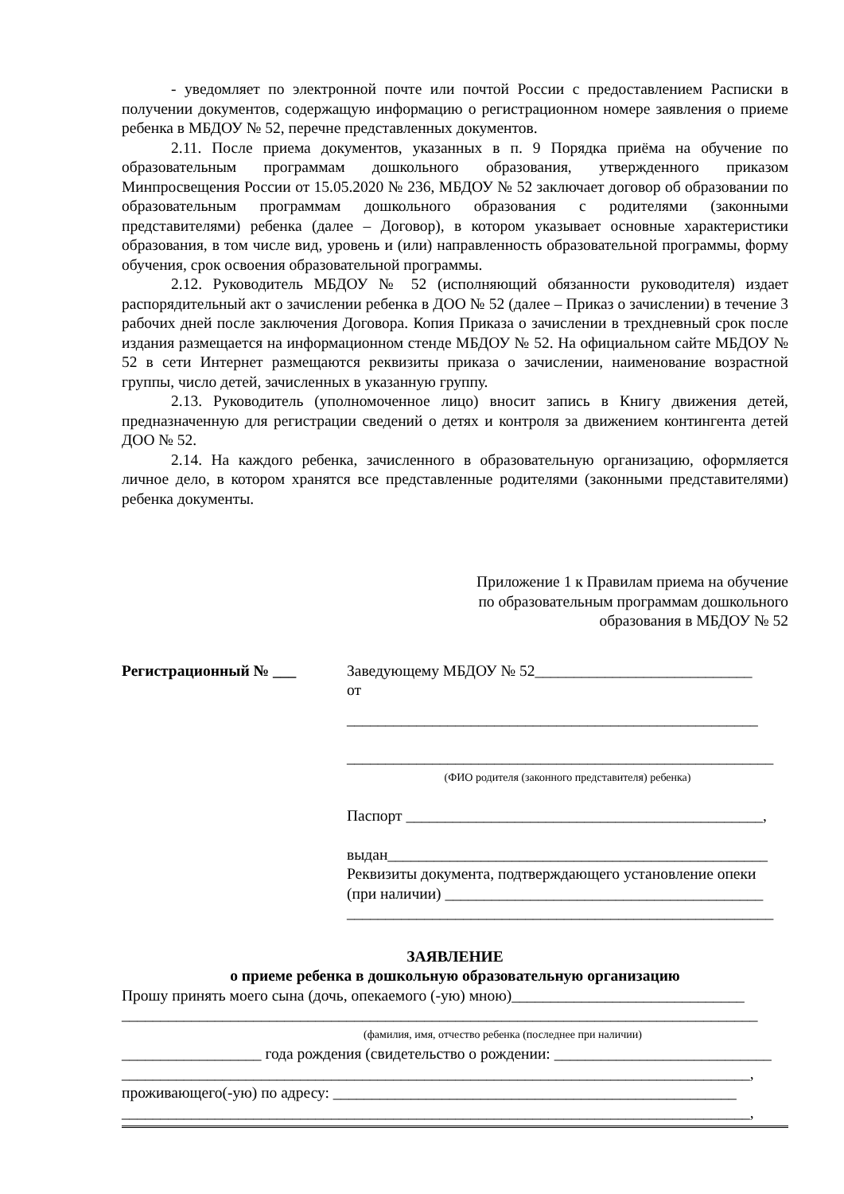- уведомляет по электронной почте или почтой России с предоставлением Расписки в получении документов, содержащую информацию о регистрационном номере заявления о приеме ребенка в МБДОУ № 52, перечне представленных документов.
2.11. После приема документов, указанных в п. 9 Порядка приёма на обучение по образовательным программам дошкольного образования, утвержденного приказом Минпросвещения России от 15.05.2020 № 236, МБДОУ № 52 заключает договор об образовании по образовательным программам дошкольного образования с родителями (законными представителями) ребенка (далее – Договор), в котором указывает основные характеристики образования, в том числе вид, уровень и (или) направленность образовательной программы, форму обучения, срок освоения образовательной программы.
2.12. Руководитель МБДОУ № 52 (исполняющий обязанности руководителя) издает распорядительный акт о зачислении ребенка в ДОО № 52 (далее – Приказ о зачислении) в течение 3 рабочих дней после заключения Договора. Копия Приказа о зачислении в трехдневный срок после издания размещается на информационном стенде МБДОУ № 52. На официальном сайте МБДОУ № 52 в сети Интернет размещаются реквизиты приказа о зачислении, наименование возрастной группы, число детей, зачисленных в указанную группу.
2.13. Руководитель (уполномоченное лицо) вносит запись в Книгу движения детей, предназначенную для регистрации сведений о детях и контроля за движением контингента детей ДОО № 52.
2.14. На каждого ребенка, зачисленного в образовательную организацию, оформляется личное дело, в котором хранятся все представленные родителями (законными представителями) ребенка документы.
Приложение 1 к Правилам приема на обучение по образовательным программам дошкольного образования в МБДОУ № 52
Регистрационный № ___ Заведующему МБДОУ № 52____________________________
от
_____________________________________________________
_______________________________________________________
(ФИО родителя (законного представителя) ребенка)
Паспорт ______________________________________________,
выдан_________________________________________________
Реквизиты документа, подтверждающего установление опеки
(при наличии) _________________________________________
_______________________________________________________
ЗАЯВЛЕНИЕ
о приеме ребенка в дошкольную образовательную организацию
Прошу принять моего сына (дочь, опекаемого (-ую) мною)______________________________
__________________________________________________________________________________
(фамилия, имя, отчество ребенка (последнее при наличии)
__________________ года рождения (свидетельство о рождении: ____________________________
_________________________________________________________________________________,
проживающего(-ую) по адресу: ____________________________________________________
_________________________________________________________________________________,